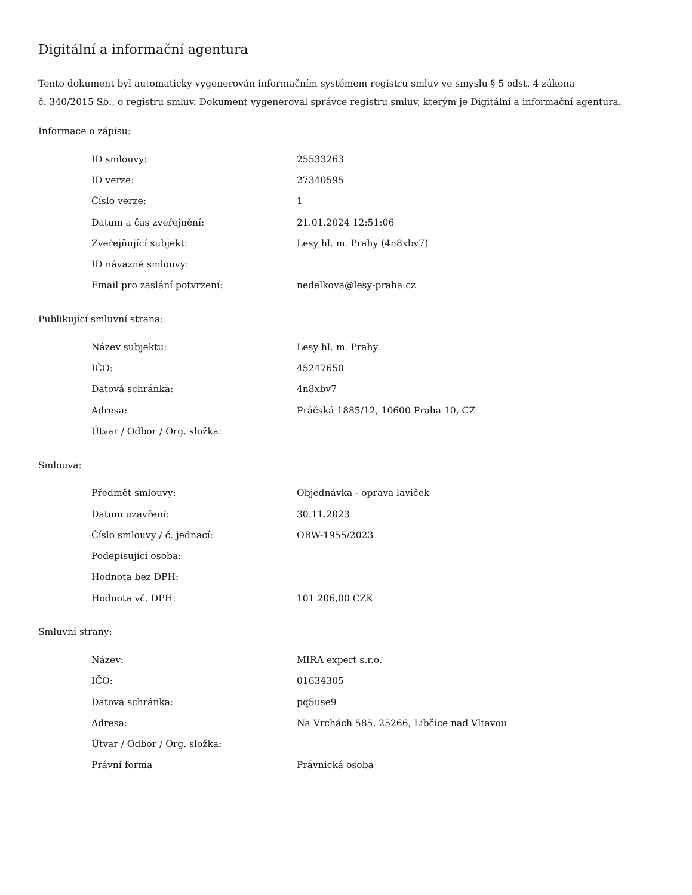Digitální a informační agentura
Tento dokument byl automaticky vygenerován informačním systémem registru smluv ve smyslu § 5 odst. 4 zákona
č. 340/2015 Sb., o registru smluv. Dokument vygeneroval správce registru smluv, kterým je Digitální a informační agentura.
Informace o zápisu:
| ID smlouvy: | 25533263 |
| ID verze: | 27340595 |
| Číslo verze: | 1 |
| Datum a čas zveřejnění: | 21.01.2024 12:51:06 |
| Zveřejňující subjekt: | Lesy hl. m. Prahy (4n8xbv7) |
| ID návazné smlouvy: | |
| Email pro zaslání potvrzení: | nedelkova@lesy-praha.cz |
Publikující smluvní strana:
| Název subjektu: | Lesy hl. m. Prahy |
| IČO: | 45247650 |
| Datová schránka: | 4n8xbv7 |
| Adresa: | Práčská 1885/12, 10600 Praha 10, CZ |
| Útvar / Odbor / Org. složka: | |
Smlouva:
| Předmět smlouvy: | Objednávka - oprava laviček |
| Datum uzavření: | 30.11.2023 |
| Číslo smlouvy / č. jednací: | OBW-1955/2023 |
| Podepisující osoba: | |
| Hodnota bez DPH: | |
| Hodnota vč. DPH: | 101 206,00 CZK |
Smluvní strany:
| Název: | MIRA expert s.r.o. |
| IČO: | 01634305 |
| Datová schránka: | pq5use9 |
| Adresa: | Na Vrchách 585, 25266, Libčice nad Vltavou |
| Útvar / Odbor / Org. složka: | |
| Právní forma | Právnická osoba |